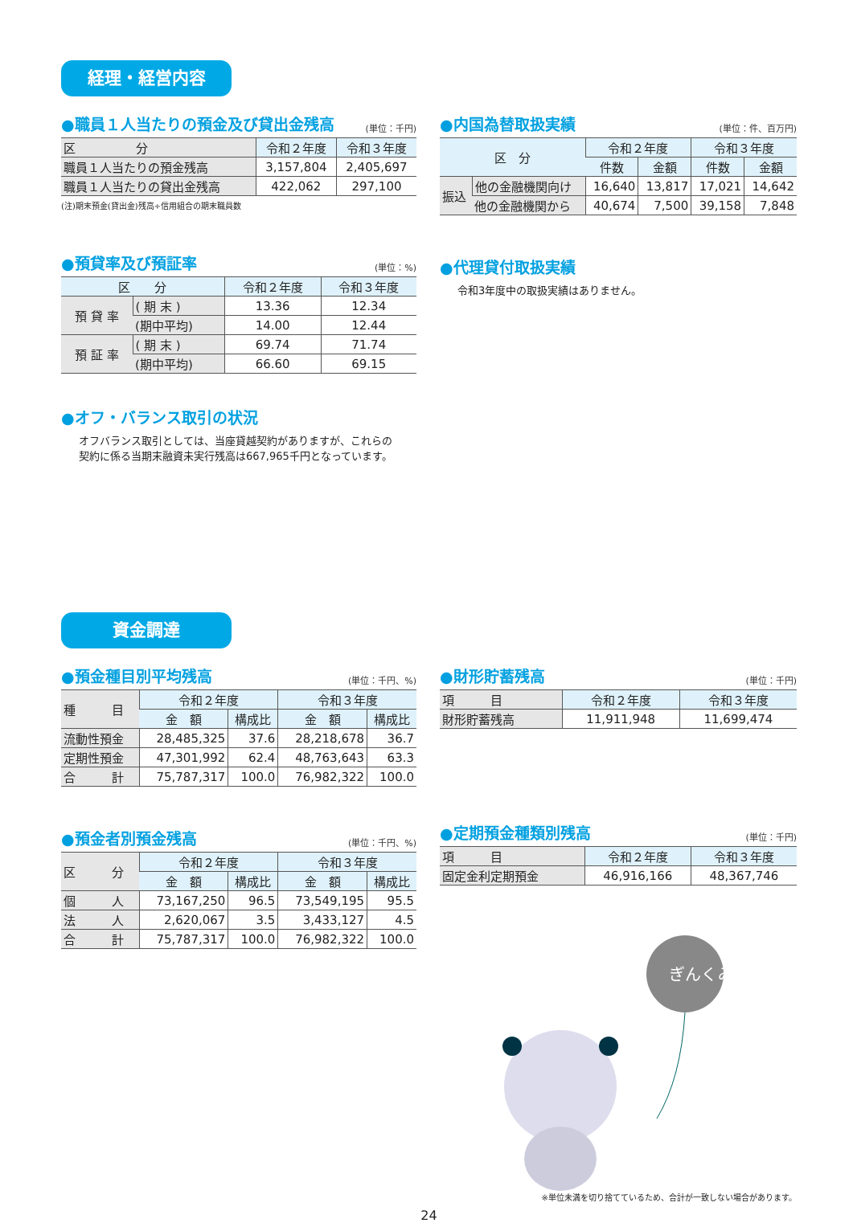経理・経営内容
●職員１人当たりの預金及び貸出金残高 (単位：千円)
| 区 分 | 令和２年度 | 令和３年度 |
| --- | --- | --- |
| 職員１人当たりの預金残高 | 3,157,804 | 2,405,697 |
| 職員１人当たりの貸出金残高 | 422,062 | 297,100 |
(注)期末預金(貸出金)残高÷信用組合の期末職員数
●預貸率及び預証率 (単位：%)
| 区 分 | | 令和２年度 | 令和３年度 |
| --- | --- | --- | --- |
| 預 貸 率 | ( 期 末 ) | 13.36 | 12.34 |
| | (期中平均) | 14.00 | 12.44 |
| 預 証 率 | ( 期 末 ) | 69.74 | 71.74 |
| | (期中平均) | 66.60 | 69.15 |
●オフ・バランス取引の状況
オフバランス取引としては、当座貸越契約がありますが、これらの契約に係る当期末融資未実行残高は667,965千円となっています。
●内国為替取扱実績 (単位：件、百万円)
| 区 分 | | 令和２年度 | | 令和３年度 | |
| --- | --- | --- | --- | --- | --- |
| | | 件数 | 金額 | 件数 | 金額 |
| 振込 | 他の金融機関向け | 16,640 | 13,817 | 17,021 | 14,642 |
| | 他の金融機関から | 40,674 | 7,500 | 39,158 | 7,848 |
●代理貸付取扱実績
令和3年度中の取扱実績はありません。
資金調達
●預金種目別平均残高 (単位：千円、%)
| 種 目 | 令和２年度 | | 令和３年度 | |
| --- | --- | --- | --- | --- |
| | 金 額 | 構成比 | 金 額 | 構成比 |
| 流動性預金 | 28,485,325 | 37.6 | 28,218,678 | 36.7 |
| 定期性預金 | 47,301,992 | 62.4 | 48,763,643 | 63.3 |
| 合 計 | 75,787,317 | 100.0 | 76,982,322 | 100.0 |
●預金者別預金残高 (単位：千円、%)
| 区 分 | 令和２年度 | | 令和３年度 | |
| --- | --- | --- | --- | --- |
| | 金 額 | 構成比 | 金 額 | 構成比 |
| 個 人 | 73,167,250 | 96.5 | 73,549,195 | 95.5 |
| 法 人 | 2,620,067 | 3.5 | 3,433,127 | 4.5 |
| 合 計 | 75,787,317 | 100.0 | 76,982,322 | 100.0 |
●財形貯蓄残高 (単位：千円)
| 項 目 | 令和２年度 | 令和３年度 |
| --- | --- | --- |
| 財形貯蓄残高 | 11,911,948 | 11,699,474 |
●定期預金種類別残高 (単位：千円)
| 項 目 | 令和２年度 | 令和３年度 |
| --- | --- | --- |
| 固定金利定期預金 | 46,916,166 | 48,367,746 |
ぎんくみ
※単位未満を切り捨てているため、合計が一致しない場合があります。
24